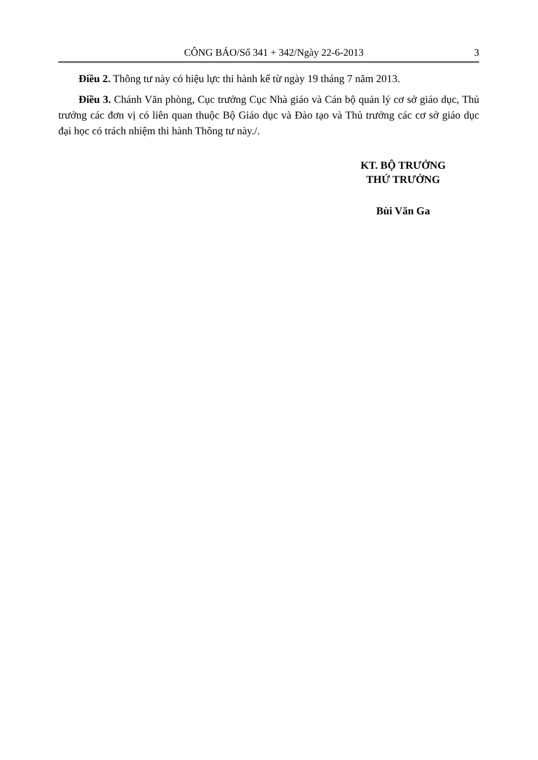CÔNG BÁO/Số 341 + 342/Ngày 22-6-2013 3
Điều 2. Thông tư này có hiệu lực thi hành kể từ ngày 19 tháng 7 năm 2013.
Điều 3. Chánh Văn phòng, Cục trưởng Cục Nhà giáo và Cán bộ quản lý cơ sở giáo dục, Thủ trưởng các đơn vị có liên quan thuộc Bộ Giáo dục và Đào tạo và Thủ trưởng các cơ sở giáo dục đại học có trách nhiệm thi hành Thông tư này./.
KT. BỘ TRƯỞNG
THỨ TRƯỞNG
Bùi Văn Ga